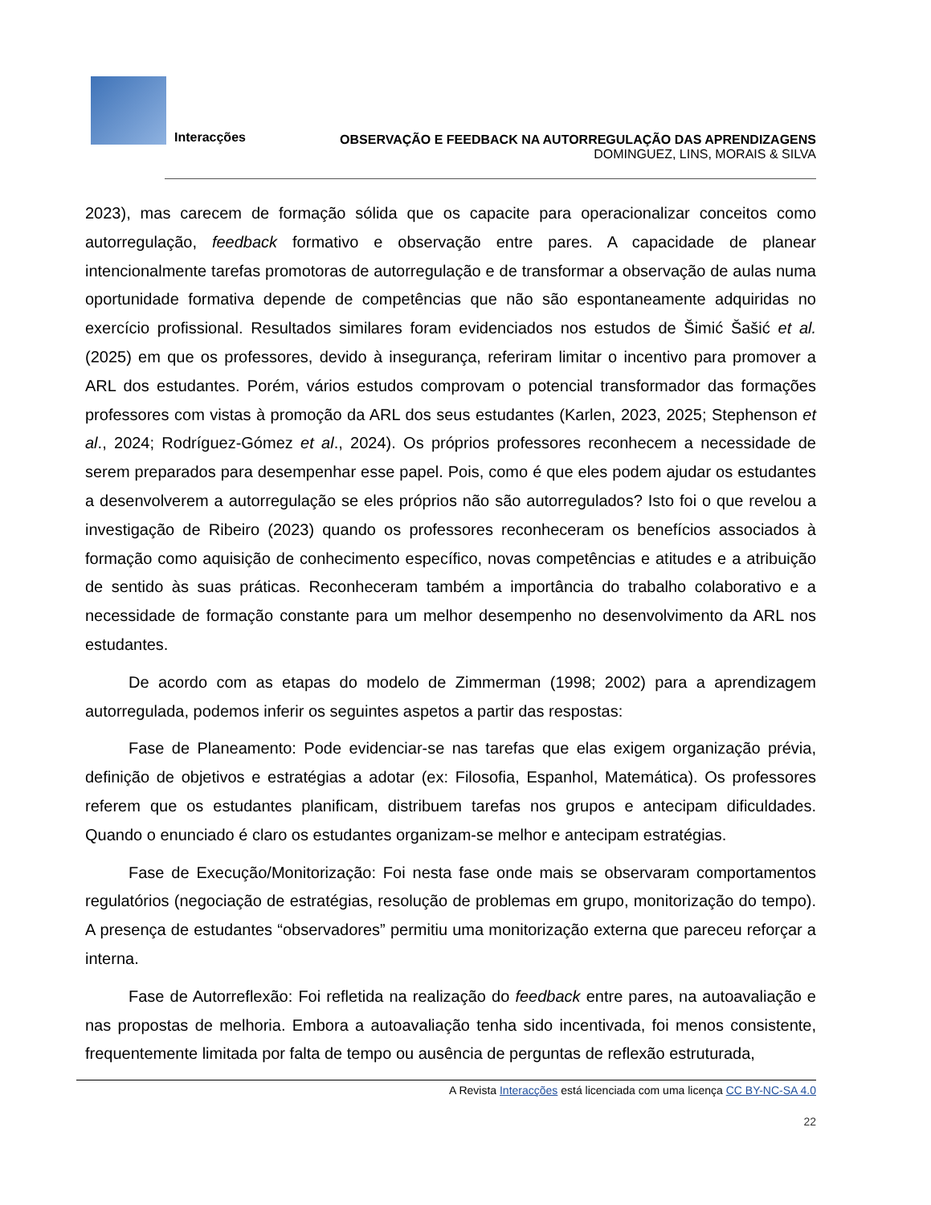Interacções
OBSERVAÇÃO E FEEDBACK NA AUTORREGULAÇÃO DAS APRENDIZAGENS
DOMINGUEZ, LINS, MORAIS & SILVA
2023), mas carecem de formação sólida que os capacite para operacionalizar conceitos como autorregulação, feedback formativo e observação entre pares. A capacidade de planear intencionalmente tarefas promotoras de autorregulação e de transformar a observação de aulas numa oportunidade formativa depende de competências que não são espontaneamente adquiridas no exercício profissional. Resultados similares foram evidenciados nos estudos de Šimić Šašić et al. (2025) em que os professores, devido à insegurança, referiram limitar o incentivo para promover a ARL dos estudantes. Porém, vários estudos comprovam o potencial transformador das formações professores com vistas à promoção da ARL dos seus estudantes (Karlen, 2023, 2025; Stephenson et al., 2024; Rodríguez-Gómez et al., 2024). Os próprios professores reconhecem a necessidade de serem preparados para desempenhar esse papel. Pois, como é que eles podem ajudar os estudantes a desenvolverem a autorregulação se eles próprios não são autorregulados? Isto foi o que revelou a investigação de Ribeiro (2023) quando os professores reconheceram os benefícios associados à formação como aquisição de conhecimento específico, novas competências e atitudes e a atribuição de sentido às suas práticas. Reconheceram também a importância do trabalho colaborativo e a necessidade de formação constante para um melhor desempenho no desenvolvimento da ARL nos estudantes.
De acordo com as etapas do modelo de Zimmerman (1998; 2002) para a aprendizagem autorregulada, podemos inferir os seguintes aspetos a partir das respostas:
Fase de Planeamento: Pode evidenciar-se nas tarefas que elas exigem organização prévia, definição de objetivos e estratégias a adotar (ex: Filosofia, Espanhol, Matemática). Os professores referem que os estudantes planificam, distribuem tarefas nos grupos e antecipam dificuldades. Quando o enunciado é claro os estudantes organizam-se melhor e antecipam estratégias.
Fase de Execução/Monitorização: Foi nesta fase onde mais se observaram comportamentos regulatórios (negociação de estratégias, resolução de problemas em grupo, monitorização do tempo). A presença de estudantes “observadores” permitiu uma monitorização externa que pareceu reforçar a interna.
Fase de Autorreflexão: Foi refletida na realização do feedback entre pares, na autoavaliação e nas propostas de melhoria. Embora a autoavaliação tenha sido incentivada, foi menos consistente, frequentemente limitada por falta de tempo ou ausência de perguntas de reflexão estruturada,
A Revista Interacções está licenciada com uma licença CC BY-NC-SA 4.0
22